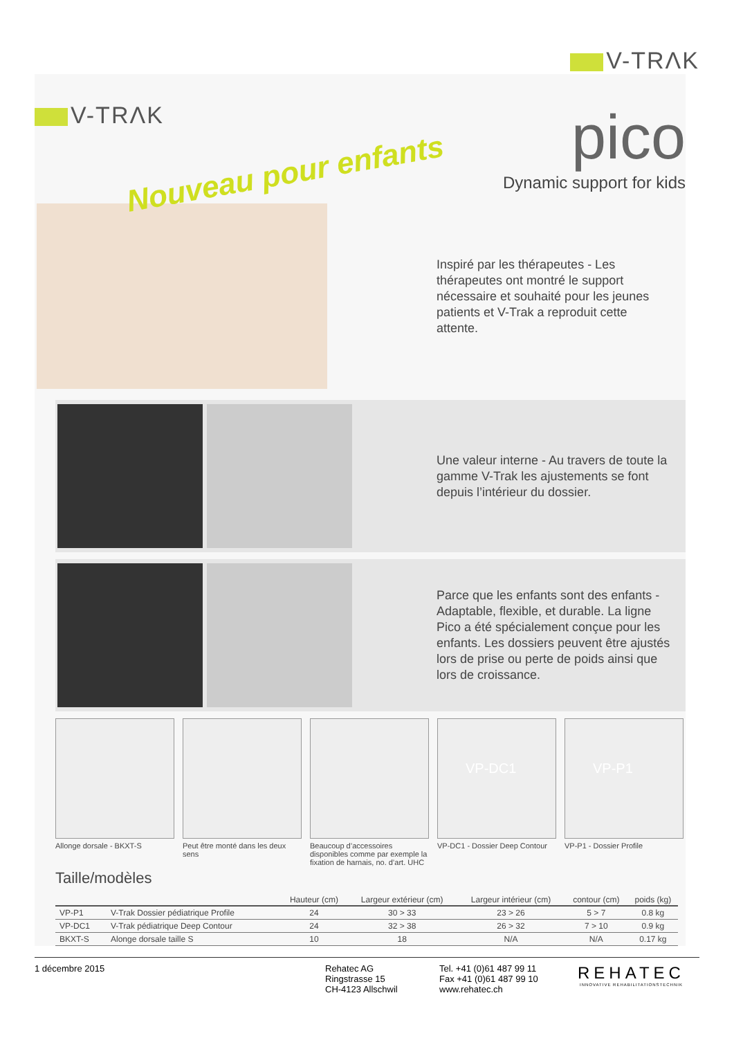V-TRΛK
V-TRΛK
Nouveau pour enfants
pico
Dynamic support for kids
Inspiré par les thérapeutes - Les thérapeutes ont montré le support nécessaire et souhaité pour les jeunes patients et V-Trak a reproduit cette attente.
Une valeur interne - Au travers de toute la gamme V-Trak les ajustements se font depuis l’intérieur du dossier.
Parce que les enfants sont des enfants - Adaptable, flexible, et durable. La ligne Pico a été spécialement conçue pour les enfants. Les dossiers peuvent être ajustés lors de prise ou perte de poids ainsi que lors de croissance.
Allonge dorsale - BKXT-S Peut être monté dans les deux sens
Beaucoup d’accessoires disponibles comme par exemple la fixation de harnais, no. d’art. UHC
VP-DC1
VP-DC1 - Dossier Deep Contour
VP-P1
VP-P1 - Dossier Profile
Taille/modèles
| | | Hauteur (cm) | Largeur extérieur (cm) | Largeur intérieur (cm) | contour (cm) | poids (kg) |
| --- | --- | --- | --- | --- | --- | --- |
| VP-P1 | V-Trak Dossier pédiatrique Profile | 24 | 30 > 33 | 23 > 26 | 5 > 7 | 0.8 kg |
| VP-DC1 | V-Trak pédiatrique Deep Contour | 24 | 32 > 38 | 26 > 32 | 7 > 10 | 0.9 kg |
| BKXT-S | Alonge dorsale taille S | 10 | 18 | N/A | N/A | 0.17 kg |
1 décembre 2015 Rehatec AG
Ringstrasse 15
CH-4123 Allschwil
Tel. +41 (0)61 487 99 11
Fax +41 (0)61 487 99 10
www.rehatec.ch
REHATEC
INNOVATIVE REHABILITATIONSTECHNIK